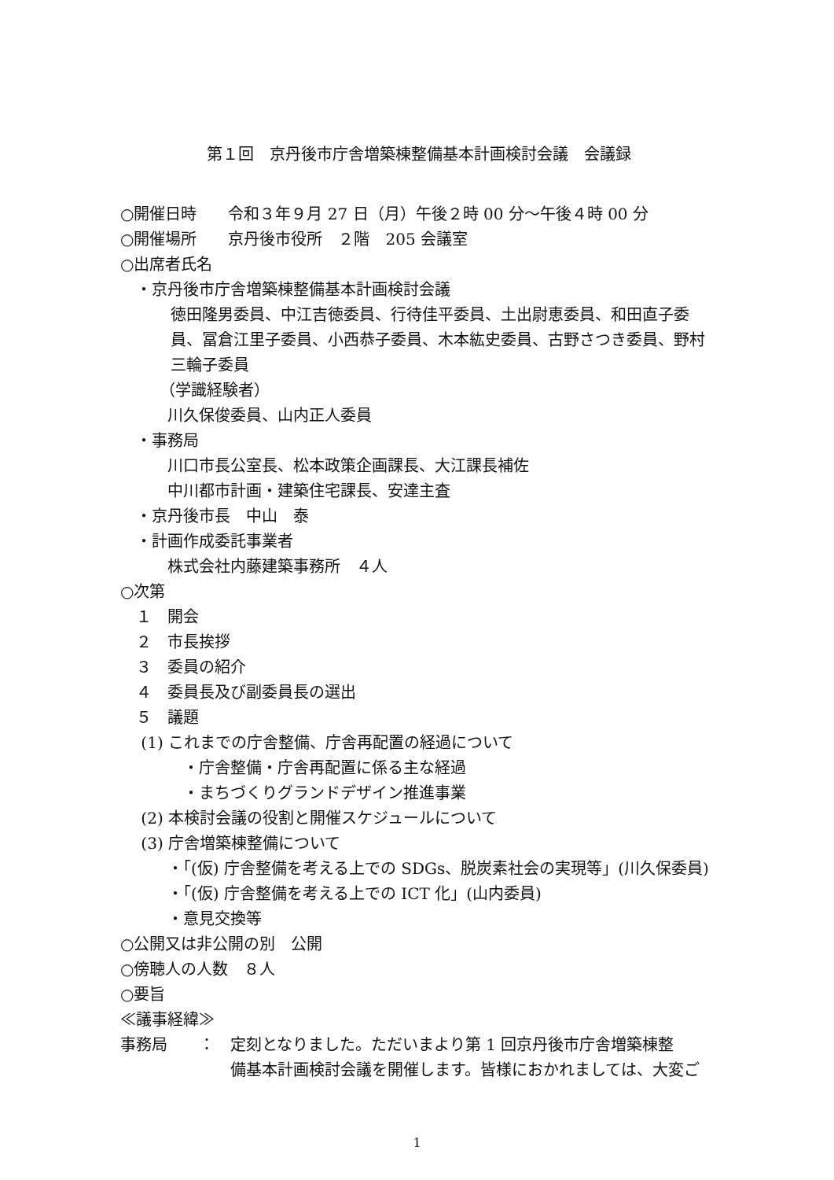第１回　京丹後市庁舎増築棟整備基本計画検討会議　会議録
○開催日時　　令和３年９月 27 日（月）午後２時 00 分～午後４時 00 分
○開催場所　　京丹後市役所　２階　205 会議室
○出席者氏名
　・京丹後市庁舎増築棟整備基本計画検討会議
徳田隆男委員、中江吉徳委員、行待佳平委員、土出尉恵委員、和田直子委員、冨倉江里子委員、小西恭子委員、木本紘史委員、古野さつき委員、野村三輪子委員
　　　（学識経験者）
　　　川久保俊委員、山内正人委員
　・事務局
　　　川口市長公室長、松本政策企画課長、大江課長補佐
　　　中川都市計画・建築住宅課長、安達主査
　・京丹後市長　中山　泰
　・計画作成委託事業者
　　　株式会社内藤建築事務所　４人
○次第
　１　開会
　２　市長挨拶
　３　委員の紹介
　４　委員長及び副委員長の選出
　５　議題
　 (1) これまでの庁舎整備、庁舎再配置の経過について
　　　　・庁舎整備・庁舎再配置に係る主な経過
　　　　・まちづくりグランドデザイン推進事業
　 (2) 本検討会議の役割と開催スケジュールについて
　 (3) 庁舎増築棟整備について
　　　・「(仮) 庁舎整備を考える上での SDGs、脱炭素社会の実現等」(川久保委員)
　　　・「(仮) 庁舎整備を考える上での ICT 化」(山内委員)
　　　・意見交換等
○公開又は非公開の別　公開
○傍聴人の人数　８人
○要旨
≪議事経緯≫
事務局　　：　定刻となりました。ただいまより第 1 回京丹後市庁舎増築棟整
　　　　　　　備基本計画検討会議を開催します。皆様におかれましては、大変ご
1